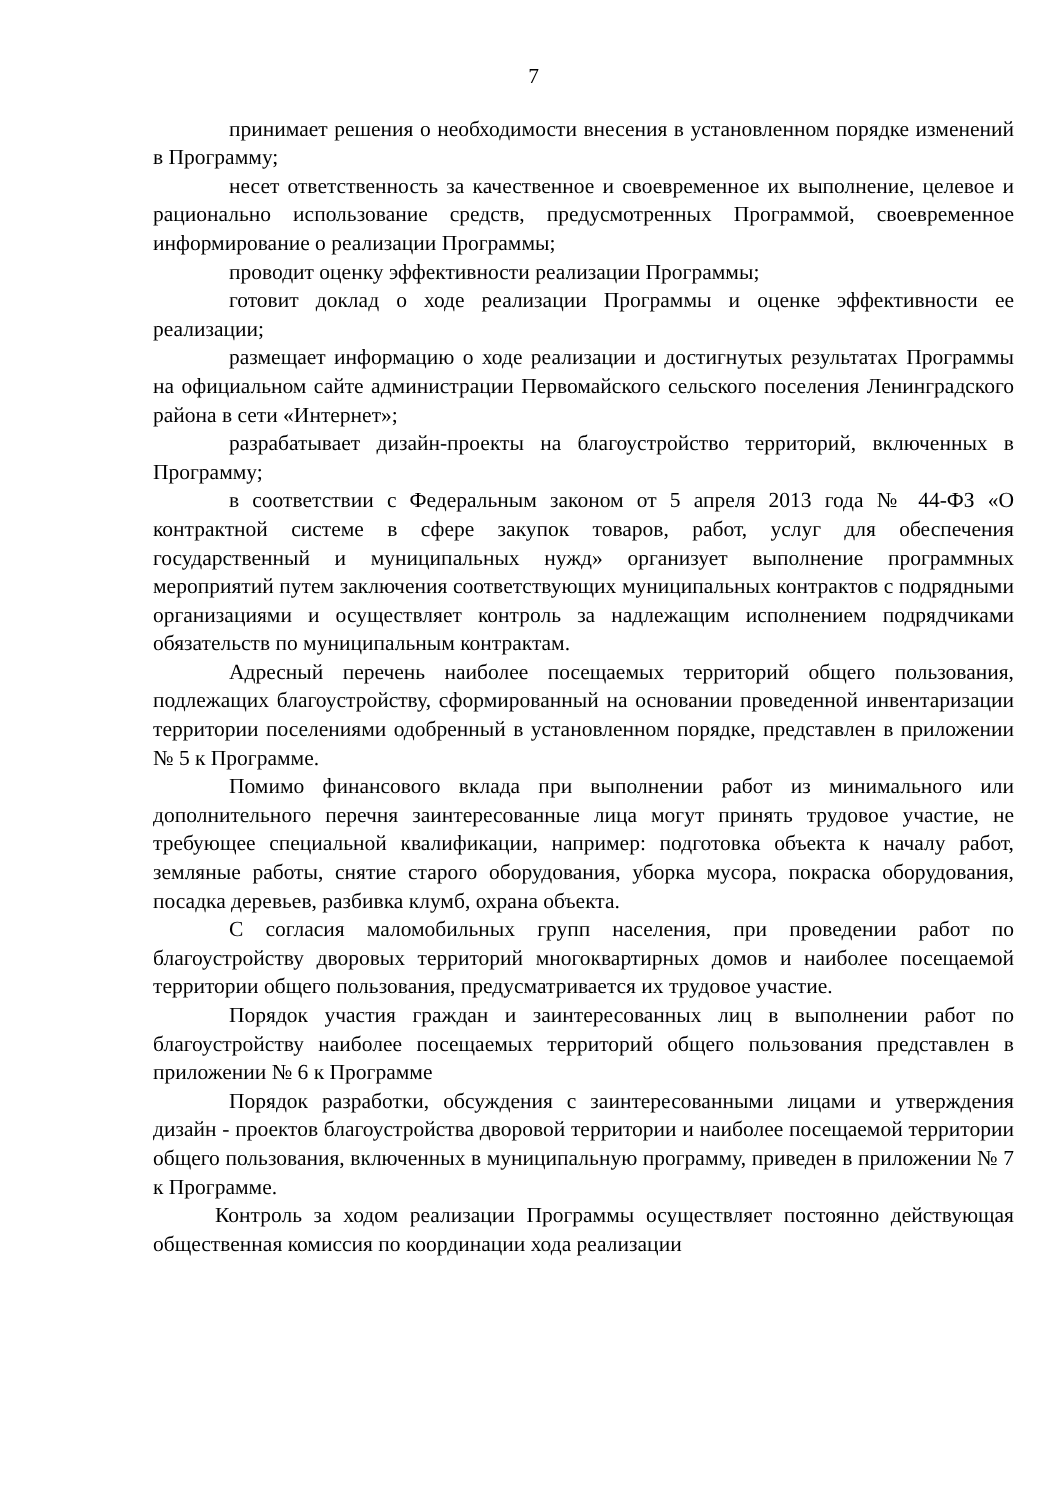7
принимает решения о необходимости внесения в установленном порядке изменений в Программу;
несет ответственность за качественное и своевременное их выполнение, целевое и рационально использование средств, предусмотренных Программой, своевременное информирование о реализации Программы;
проводит оценку эффективности реализации Программы;
готовит доклад о ходе реализации Программы и оценке эффективности ее реализации;
размещает информацию о ходе реализации и достигнутых результатах Программы на официальном сайте администрации Первомайского сельского поселения Ленинградского района в сети «Интернет»;
разрабатывает дизайн-проекты на благоустройство территорий, включенных в Программу;
в соответствии с Федеральным законом от 5 апреля 2013 года № 44-ФЗ «О контрактной системе в сфере закупок товаров, работ, услуг для обеспечения государственный и муниципальных нужд» организует выполнение программных мероприятий путем заключения соответствующих муниципальных контрактов с подрядными организациями и осуществляет контроль за надлежащим исполнением подрядчиками обязательств по муниципальным контрактам.
Адресный перечень наиболее посещаемых территорий общего пользования, подлежащих благоустройству, сформированный на основании проведенной инвентаризации территории поселениями одобренный в установленном порядке, представлен в приложении № 5 к Программе.
Помимо финансового вклада при выполнении работ из минимального или дополнительного перечня заинтересованные лица могут принять трудовое участие, не требующее специальной квалификации, например: подготовка объекта к началу работ, земляные работы, снятие старого оборудования, уборка мусора, покраска оборудования, посадка деревьев, разбивка клумб, охрана объекта.
С согласия маломобильных групп населения, при проведении работ по благоустройству дворовых территорий многоквартирных домов и наиболее посещаемой территории общего пользования, предусматривается их трудовое участие.
Порядок участия граждан и заинтересованных лиц в выполнении работ по благоустройству наиболее посещаемых территорий общего пользования представлен в приложении № 6 к Программе
Порядок разработки, обсуждения с заинтересованными лицами и утверждения дизайн - проектов благоустройства дворовой территории и наиболее посещаемой территории общего пользования, включенных в муниципальную программу, приведен в приложении № 7 к Программе.
Контроль за ходом реализации Программы осуществляет постоянно действующая общественная комиссия по координации хода реализации